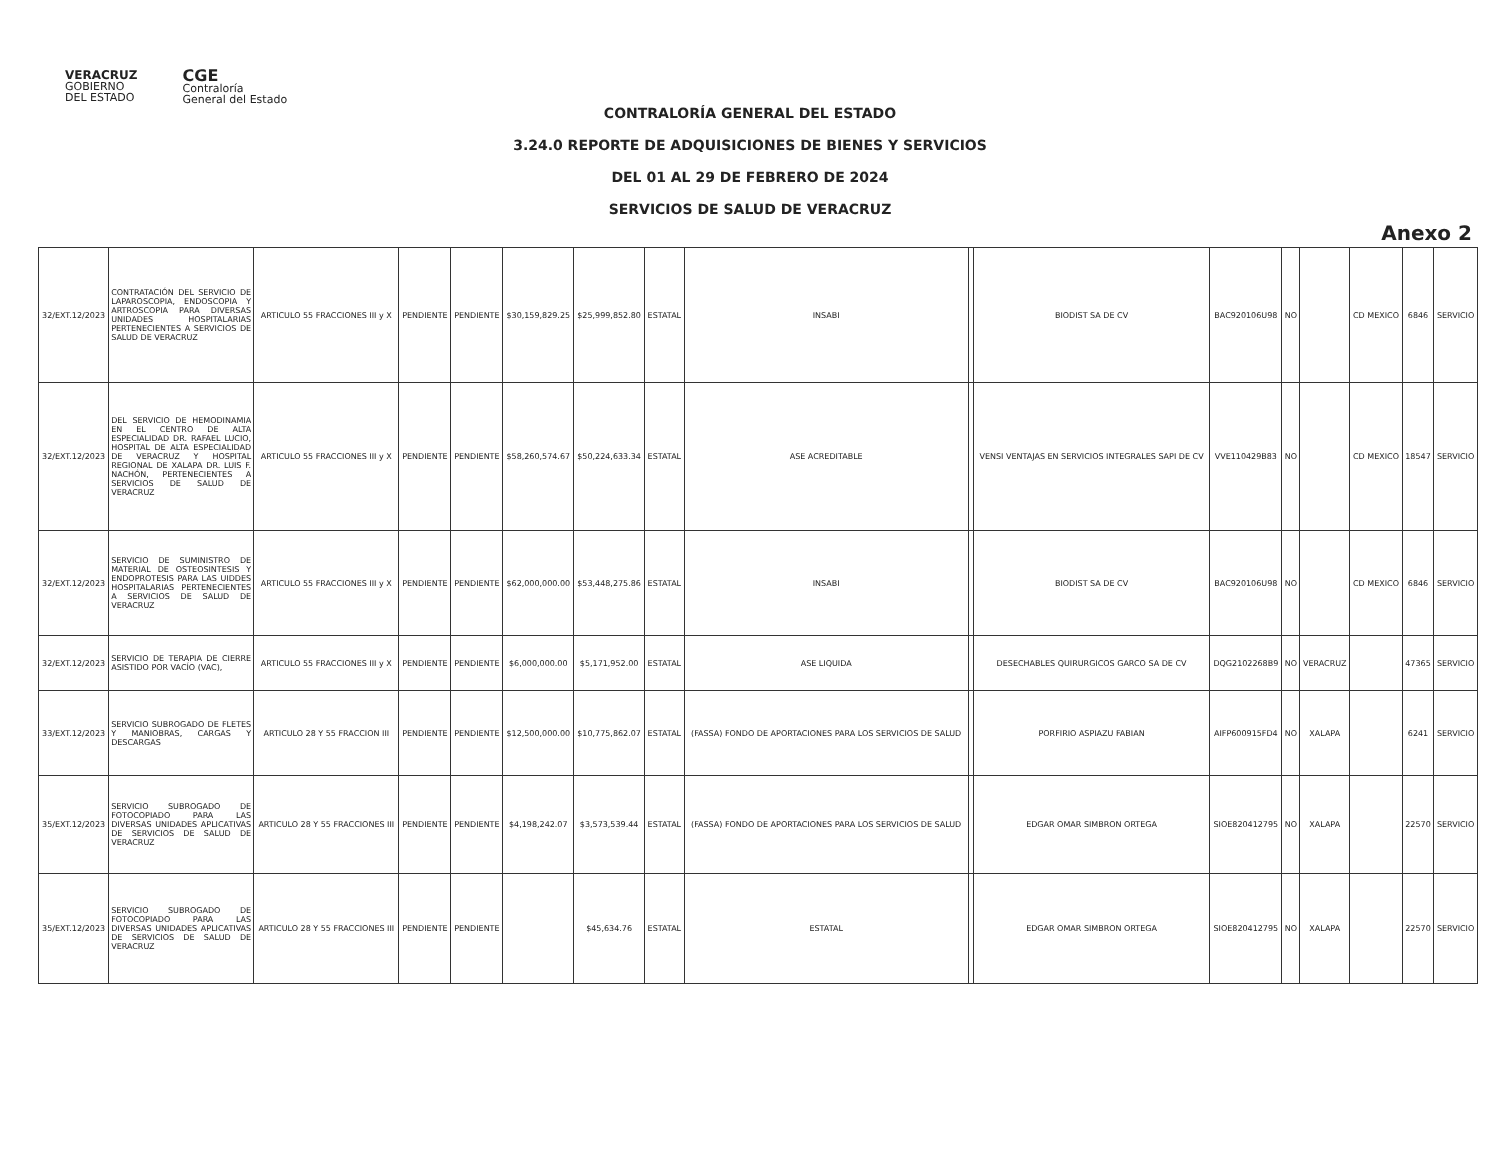VERACRUZ
GOBIERNO
DEL ESTADO
CGE
Contraloría
General del Estado
CONTRALORÍA GENERAL DEL ESTADO
3.24.0 REPORTE DE ADQUISICIONES DE BIENES Y SERVICIOS
DEL 01 AL 29 DE FEBRERO DE 2024
SERVICIOS DE SALUD DE VERACRUZ
Anexo 2
| 32/EXT.12/2023 | CONTRATACIÓN DEL SERVICIO DE LAPAROSCOPIA, ENDOSCOPIA Y ARTROSCOPIA PARA DIVERSAS UNIDADES HOSPITALARIAS PERTENECIENTES A SERVICIOS DE SALUD DE VERACRUZ | ARTICULO 55 FRACCIONES III y X | PENDIENTE | PENDIENTE | $30,159,829.25 | $25,999,852.80 | ESTATAL | INSABI | | BIODIST SA DE CV | BAC920106U98 | NO | | CD MEXICO | 6846 | SERVICIO |
| 32/EXT.12/2023 | DEL SERVICIO DE HEMODINAMIA EN EL CENTRO DE ALTA ESPECIALIDAD DR. RAFAEL LUCIO, HOSPITAL DE ALTA ESPECIALIDAD DE VERACRUZ Y HOSPITAL REGIONAL DE XALAPA DR. LUIS F. NACHÓN, PERTENECIENTES A SERVICIOS DE SALUD DE VERACRUZ | ARTICULO 55 FRACCIONES III y X | PENDIENTE | PENDIENTE | $58,260,574.67 | $50,224,633.34 | ESTATAL | ASE ACREDITABLE | | VENSI VENTAJAS EN SERVICIOS INTEGRALES SAPI DE CV | VVE110429B83 | NO | | CD MEXICO | 18547 | SERVICIO |
| 32/EXT.12/2023 | SERVICIO DE SUMINISTRO DE MATERIAL DE OSTEOSINTESIS Y ENDOPROTESIS PARA LAS UIDDES HOSPITALARIAS PERTENECIENTES A SERVICIOS DE SALUD DE VERACRUZ | ARTICULO 55 FRACCIONES III y X | PENDIENTE | PENDIENTE | $62,000,000.00 | $53,448,275.86 | ESTATAL | INSABI | | BIODIST SA DE CV | BAC920106U98 | NO | | CD MEXICO | 6846 | SERVICIO |
| 32/EXT.12/2023 | SERVICIO DE TERAPIA DE CIERRE ASISTIDO POR VACÍO (VAC), | ARTICULO 55 FRACCIONES III y X | PENDIENTE | PENDIENTE | $6,000,000.00 | $5,171,952.00 | ESTATAL | ASE LIQUIDA | | DESECHABLES QUIRURGICOS GARCO SA DE CV | DQG2102268B9 | NO | VERACRUZ | | 47365 | SERVICIO |
| 33/EXT.12/2023 | SERVICIO SUBROGADO DE FLETES Y MANIOBRAS, CARGAS Y DESCARGAS | ARTICULO 28 Y 55 FRACCION III | PENDIENTE | PENDIENTE | $12,500,000.00 | $10,775,862.07 | ESTATAL | (FASSA) FONDO DE APORTACIONES PARA LOS SERVICIOS DE SALUD | | PORFIRIO ASPIAZU FABIAN | AIFP600915FD4 | NO | XALAPA | | 6241 | SERVICIO |
| 35/EXT.12/2023 | SERVICIO SUBROGADO DE FOTOCOPIADO PARA LAS DIVERSAS UNIDADES APLICATIVAS DE SERVICIOS DE SALUD DE VERACRUZ | ARTICULO 28 Y 55 FRACCIONES III | PENDIENTE | PENDIENTE | $4,198,242.07 | $3,573,539.44 | ESTATAL | (FASSA) FONDO DE APORTACIONES PARA LOS SERVICIOS DE SALUD | | EDGAR OMAR SIMBRON ORTEGA | SIOE820412795 | NO | XALAPA | | 22570 | SERVICIO |
| 35/EXT.12/2023 | SERVICIO SUBROGADO DE FOTOCOPIADO PARA LAS DIVERSAS UNIDADES APLICATIVAS DE SERVICIOS DE SALUD DE VERACRUZ | ARTICULO 28 Y 55 FRACCIONES III | PENDIENTE | PENDIENTE | | $45,634.76 | ESTATAL | ESTATAL | | EDGAR OMAR SIMBRON ORTEGA | SIOE820412795 | NO | XALAPA | | 22570 | SERVICIO |